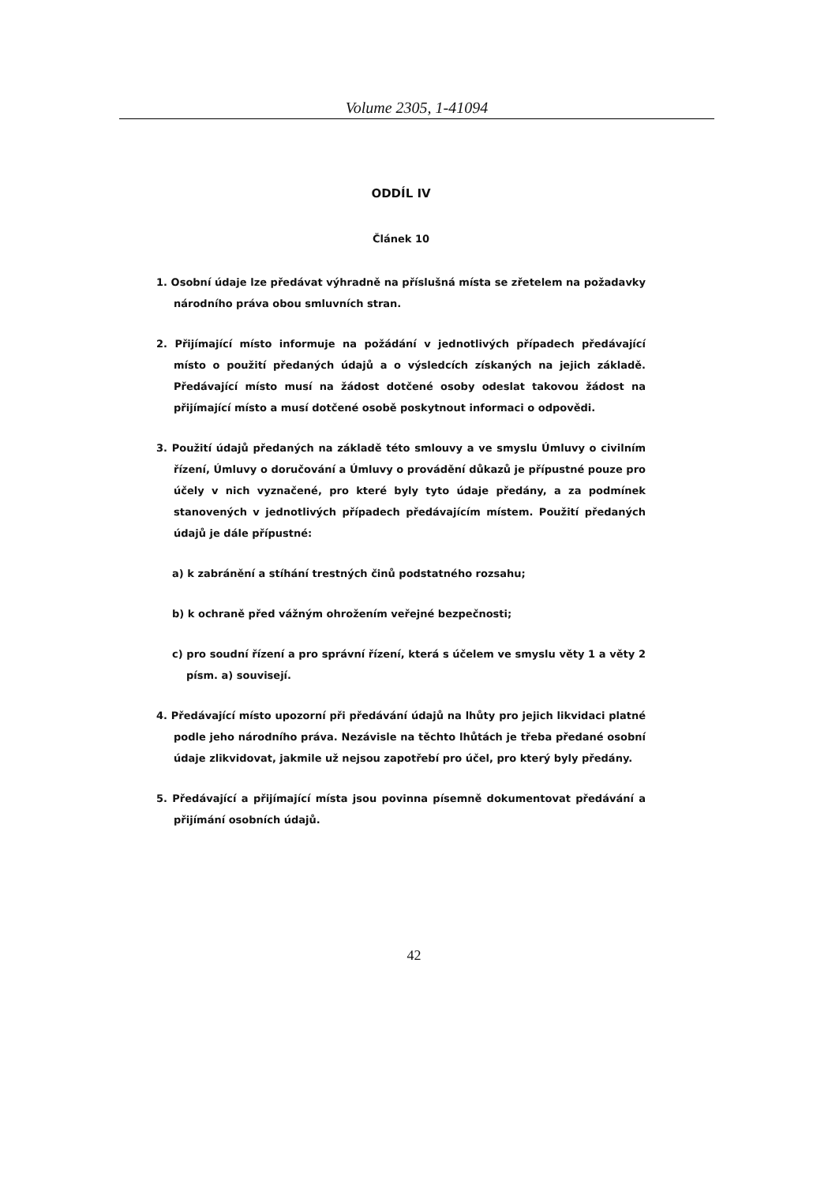Volume 2305, 1-41094
ODDÍL IV
Článek 10
1. Osobní údaje lze předávat výhradně na příslušná místa se zřetelem na požadavky národního práva obou smluvních stran.
2. Přijímající místo informuje na požádání v jednotlivých případech předávající místo o použití předaných údajů a o výsledcích získaných na jejich základě. Předávající místo musí na žádost dotčené osoby odeslat takovou žádost na přijímající místo a musí dotčené osobě poskytnout informaci o odpovědi.
3. Použití údajů předaných na základě této smlouvy a ve smyslu Úmluvy o civilním řízení, Úmluvy o doručování a Úmluvy o provádění důkazů je přípustné pouze pro účely v nich vyznačené, pro které byly tyto údaje předány, a za podmínek stanovených v jednotlivých případech předávajícím místem. Použití předaných údajů je dále přípustné:
a) k zabránění a stíhání trestných činů podstatného rozsahu;
b) k ochraně před vážným ohrožením veřejné bezpečnosti;
c) pro soudní řízení a pro správní řízení, která s účelem ve smyslu věty 1 a věty 2 písm. a) souvisejí.
4. Předávající místo upozorní při předávání údajů na lhůty pro jejich likvidaci platné podle jeho národního práva. Nezávisle na těchto lhůtách je třeba předané osobní údaje zlikvidovat, jakmile už nejsou zapotřebí pro účel, pro který byly předány.
5. Předávající a přijímající místa jsou povinna písemně dokumentovat předávání a přijímání osobních údajů.
42